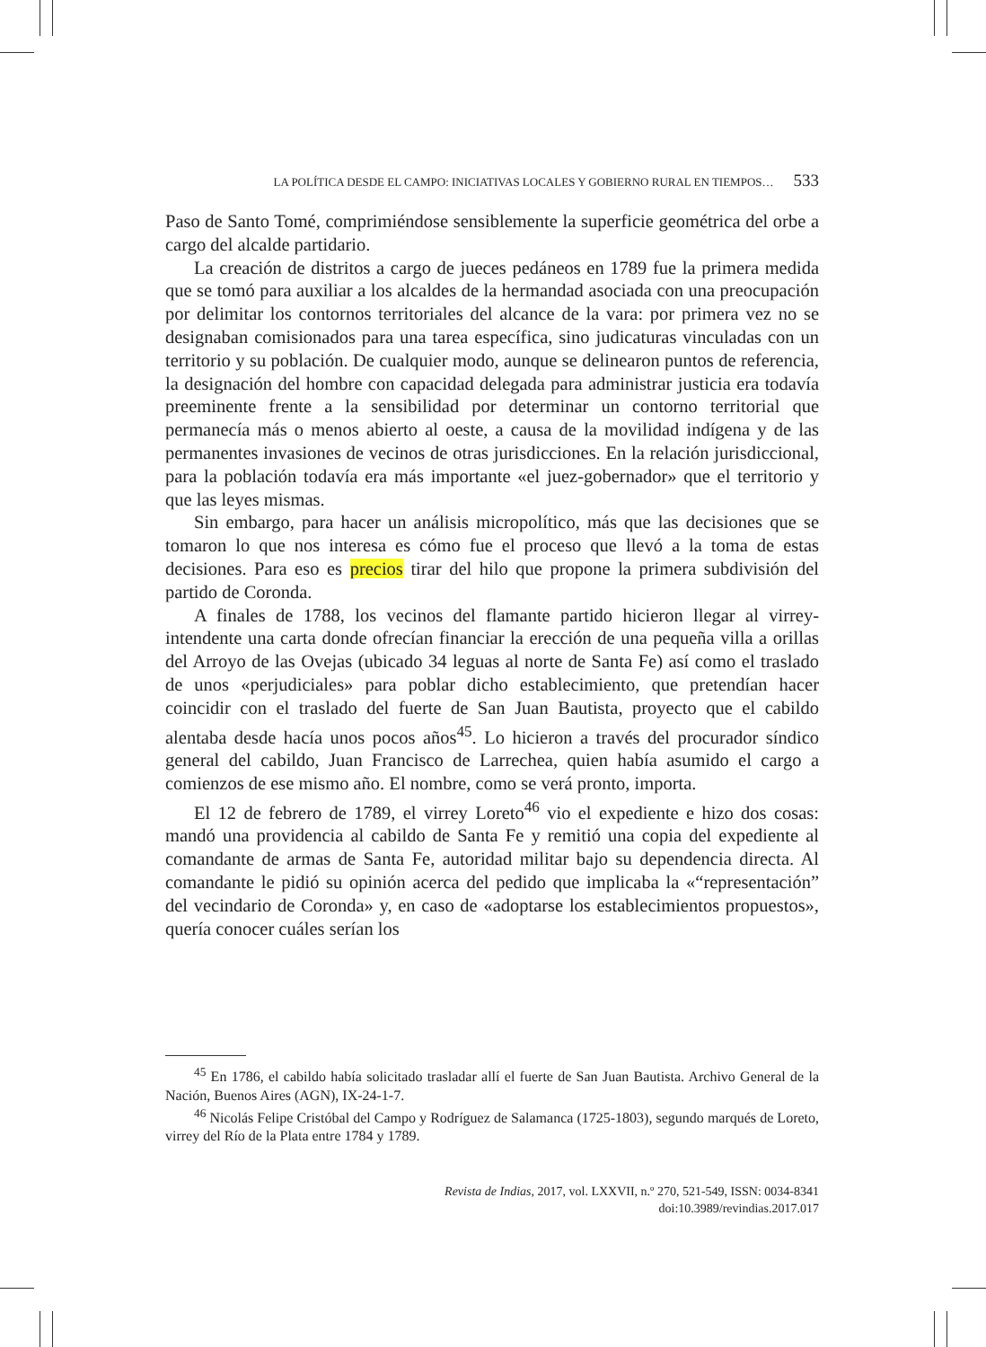LA POLÍTICA DESDE EL CAMPO: INICIATIVAS LOCALES Y GOBIERNO RURAL EN TIEMPOS… 533
Paso de Santo Tomé, comprimiéndose sensiblemente la superficie geométrica del orbe a cargo del alcalde partidario.
La creación de distritos a cargo de jueces pedáneos en 1789 fue la primera medida que se tomó para auxiliar a los alcaldes de la hermandad asociada con una preocupación por delimitar los contornos territoriales del alcance de la vara: por primera vez no se designaban comisionados para una tarea específica, sino judicaturas vinculadas con un territorio y su población. De cualquier modo, aunque se delinearon puntos de referencia, la designación del hombre con capacidad delegada para administrar justicia era todavía preeminente frente a la sensibilidad por determinar un contorno territorial que permanecía más o menos abierto al oeste, a causa de la movilidad indígena y de las permanentes invasiones de vecinos de otras jurisdicciones. En la relación jurisdiccional, para la población todavía era más importante «el juez-gobernador» que el territorio y que las leyes mismas.
Sin embargo, para hacer un análisis micropolítico, más que las decisiones que se tomaron lo que nos interesa es cómo fue el proceso que llevó a la toma de estas decisiones. Para eso es precios tirar del hilo que propone la primera subdivisión del partido de Coronda.
A finales de 1788, los vecinos del flamante partido hicieron llegar al virrey-intendente una carta donde ofrecían financiar la erección de una pequeña villa a orillas del Arroyo de las Ovejas (ubicado 34 leguas al norte de Santa Fe) así como el traslado de unos «perjudiciales» para poblar dicho establecimiento, que pretendían hacer coincidir con el traslado del fuerte de San Juan Bautista, proyecto que el cabildo alentaba desde hacía unos pocos años<sup>45</sup>. Lo hicieron a través del procurador síndico general del cabildo, Juan Francisco de Larrechea, quien había asumido el cargo a comienzos de ese mismo año. El nombre, como se verá pronto, importa.
El 12 de febrero de 1789, el virrey Loreto<sup>46</sup> vio el expediente e hizo dos cosas: mandó una providencia al cabildo de Santa Fe y remitió una copia del expediente al comandante de armas de Santa Fe, autoridad militar bajo su dependencia directa. Al comandante le pidió su opinión acerca del pedido que implicaba la «“representación” del vecindario de Coronda» y, en caso de «adoptarse los establecimientos propuestos», quería conocer cuáles serían los
<sup>45</sup> En 1786, el cabildo había solicitado trasladar allí el fuerte de San Juan Bautista. Archivo General de la Nación, Buenos Aires (AGN), IX-24-1-7.
<sup>46</sup> Nicolás Felipe Cristóbal del Campo y Rodríguez de Salamanca (1725-1803), segundo marqués de Loreto, virrey del Río de la Plata entre 1784 y 1789.
Revista de Indias, 2017, vol. LXXVII, n.º 270, 521-549, ISSN: 0034-8341
doi:10.3989/revindias.2017.017